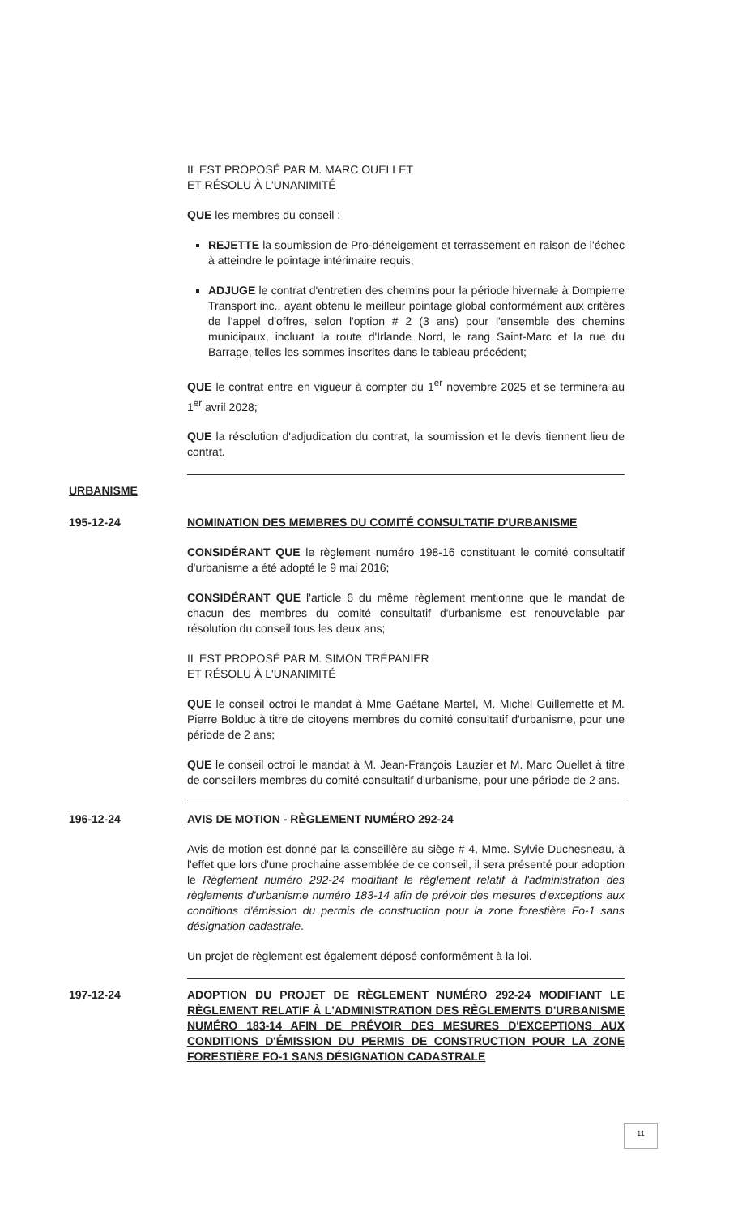IL EST PROPOSÉ PAR M. MARC OUELLET
ET RÉSOLU À L'UNANIMITÉ
QUE les membres du conseil :
REJETTE la soumission de Pro-déneigement et terrassement en raison de l'échec à atteindre le pointage intérimaire requis;
ADJUGE le contrat d'entretien des chemins pour la période hivernale à Dompierre Transport inc., ayant obtenu le meilleur pointage global conformément aux critères de l'appel d'offres, selon l'option # 2 (3 ans) pour l'ensemble des chemins municipaux, incluant la route d'Irlande Nord, le rang Saint-Marc et la rue du Barrage, telles les sommes inscrites dans le tableau précédent;
QUE le contrat entre en vigueur à compter du 1<sup>er</sup> novembre 2025 et se terminera au 1<sup>er</sup> avril 2028;
QUE la résolution d'adjudication du contrat, la soumission et le devis tiennent lieu de contrat.
URBANISME
195-12-24 NOMINATION DES MEMBRES DU COMITÉ CONSULTATIF D'URBANISME
CONSIDÉRANT QUE le règlement numéro 198-16 constituant le comité consultatif d'urbanisme a été adopté le 9 mai 2016;
CONSIDÉRANT QUE l'article 6 du même règlement mentionne que le mandat de chacun des membres du comité consultatif d'urbanisme est renouvelable par résolution du conseil tous les deux ans;
IL EST PROPOSÉ PAR M. SIMON TRÉPANIER
ET RÉSOLU À L'UNANIMITÉ
QUE le conseil octroi le mandat à Mme Gaétane Martel, M. Michel Guillemette et M. Pierre Bolduc à titre de citoyens membres du comité consultatif d'urbanisme, pour une période de 2 ans;
QUE le conseil octroi le mandat à M. Jean-François Lauzier et M. Marc Ouellet à titre de conseillers membres du comité consultatif d'urbanisme, pour une période de 2 ans.
196-12-24 AVIS DE MOTION - RÈGLEMENT NUMÉRO 292-24
Avis de motion est donné par la conseillère au siège # 4, Mme. Sylvie Duchesneau, à l'effet que lors d'une prochaine assemblée de ce conseil, il sera présenté pour adoption le Règlement numéro 292-24 modifiant le règlement relatif à l'administration des règlements d'urbanisme numéro 183-14 afin de prévoir des mesures d'exceptions aux conditions d'émission du permis de construction pour la zone forestière Fo-1 sans désignation cadastrale.
Un projet de règlement est également déposé conformément à la loi.
197-12-24 ADOPTION DU PROJET DE RÈGLEMENT NUMÉRO 292-24 MODIFIANT LE RÈGLEMENT RELATIF À L'ADMINISTRATION DES RÈGLEMENTS D'URBANISME NUMÉRO 183-14 AFIN DE PRÉVOIR DES MESURES D'EXCEPTIONS AUX CONDITIONS D'ÉMISSION DU PERMIS DE CONSTRUCTION POUR LA ZONE FORESTIÈRE FO-1 SANS DÉSIGNATION CADASTRALE
11